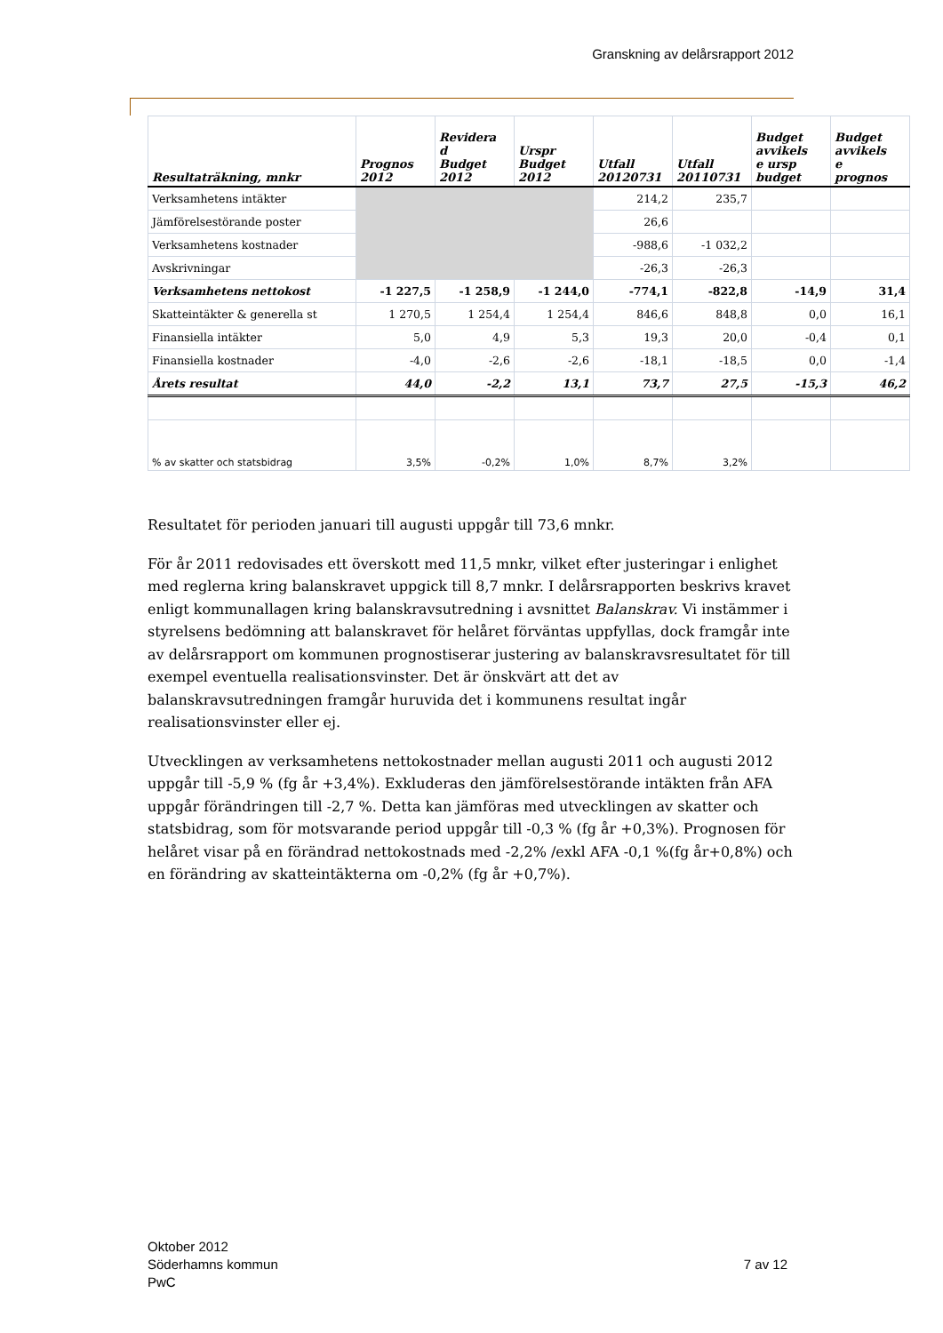Granskning av delårsrapport 2012
| Resultaträkning, mnkr | Prognos 2012 | Revidera d Budget 2012 | Urspr Budget 2012 | Utfall 20120731 | Utfall 20110731 | Budget avvikels e ursp budget | Budget avvikels e prognos |
| --- | --- | --- | --- | --- | --- | --- | --- |
| Verksamhetens intäkter | | | | 214,2 | 235,7 | | |
| Jämförelsestörande poster | | | | 26,6 | | | |
| Verksamhetens kostnader | | | | -988,6 | -1 032,2 | | |
| Avskrivningar | | | | -26,3 | -26,3 | | |
| Verksamhetens nettokost | -1 227,5 | -1 258,9 | -1 244,0 | -774,1 | -822,8 | -14,9 | 31,4 |
| Skatteintäkter & generella st | 1 270,5 | 1 254,4 | 1 254,4 | 846,6 | 848,8 | 0,0 | 16,1 |
| Finansiella intäkter | 5,0 | 4,9 | 5,3 | 19,3 | 20,0 | -0,4 | 0,1 |
| Finansiella kostnader | -4,0 | -2,6 | -2,6 | -18,1 | -18,5 | 0,0 | -1,4 |
| Årets resultat | 44,0 | -2,2 | 13,1 | 73,7 | 27,5 | -15,3 | 46,2 |
| % av skatter och statsbidrag | 3,5% | -0,2% | 1,0% | 8,7% | 3,2% | | |
Resultatet för perioden januari till augusti uppgår till 73,6 mnkr.
För år 2011 redovisades ett överskott med 11,5 mnkr, vilket efter justeringar i enlighet med reglerna kring balanskravet uppgick till 8,7 mnkr. I delårsrapporten beskrivs kravet enligt kommunallagen kring balanskravsutredning i avsnittet Balanskrav. Vi instämmer i styrelsens bedömning att balanskravet för helåret förväntas uppfyllas, dock framgår inte av delårsrapport om kommunen prognostiserar justering av balanskravsresultatet för till exempel eventuella realisationsvinster. Det är önskvärt att det av balanskravsutredningen framgår huruvida det i kommunens resultat ingår realisationsvinster eller ej.
Utvecklingen av verksamhetens nettokostnader mellan augusti 2011 och augusti 2012 uppgår till -5,9 % (fg år +3,4%). Exkluderas den jämförelsestörande intäkten från AFA uppgår förändringen till -2,7 %. Detta kan jämföras med utvecklingen av skatter och statsbidrag, som för motsvarande period uppgår till -0,3 % (fg år +0,3%). Prognosen för helåret visar på en förändrad nettokostnads med -2,2% /exkl AFA -0,1 %(fg år+0,8%) och en förändring av skatteintäkterna om -0,2% (fg år +0,7%).
Oktober 2012
Söderhamns kommun 7 av 12
PwC